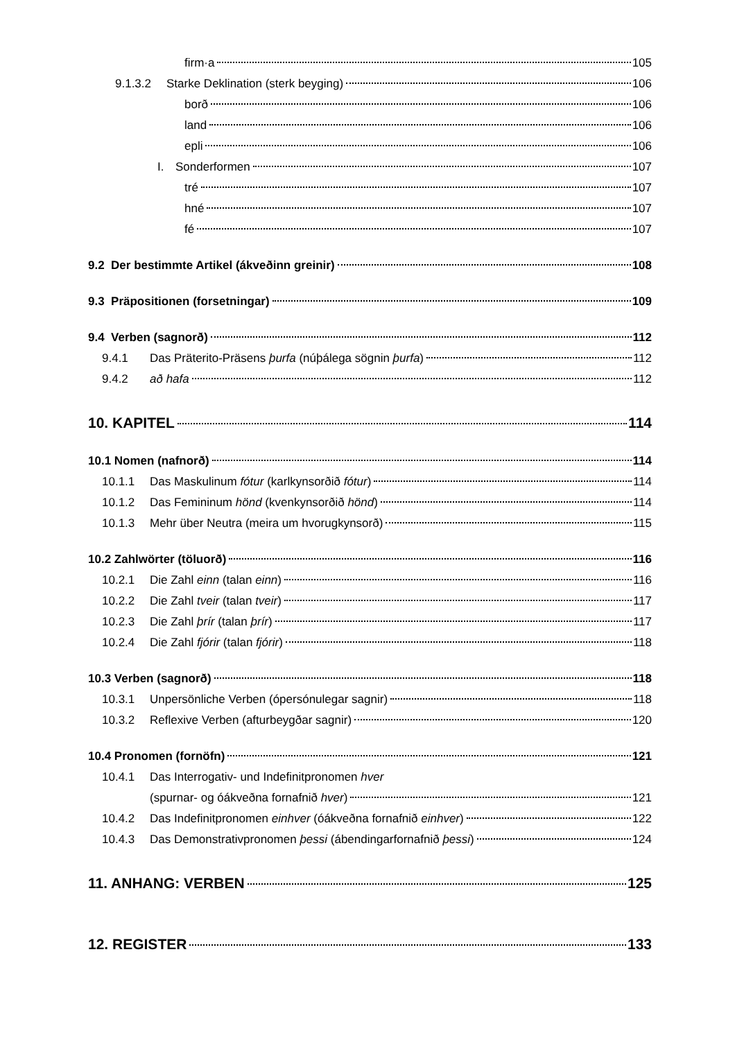firm·a 105
9.1.3.2 Starke Deklination (sterk beyging) 106
borð 106
land 106
epli 106
I. Sonderformen 107
tré 107
hné 107
fé 107
9.2 Der bestimmte Artikel (ákveðinn greinir) 108
9.3 Präpositionen (forsetningar) 109
9.4 Verben (sagnorð) 112
9.4.1 Das Präterito-Präsens þurfa (núþálega sögnin þurfa) 112
9.4.2 að hafa 112
10. KAPITEL 114
10.1 Nomen (nafnorð) 114
10.1.1 Das Maskulinum fótur (karlkynsorðið fótur) 114
10.1.2 Das Femininum hönd (kvenkynsorðið hönd) 114
10.1.3 Mehr über Neutra (meira um hvorugkynsorð) 115
10.2 Zahlwörter (töluorð) 116
10.2.1 Die Zahl einn (talan einn) 116
10.2.2 Die Zahl tveir (talan tveir) 117
10.2.3 Die Zahl þrír (talan þrír) 117
10.2.4 Die Zahl fjórir (talan fjórir) 118
10.3 Verben (sagnorð) 118
10.3.1 Unpersönliche Verben (ópersónulegar sagnir) 118
10.3.2 Reflexive Verben (afturbeygðar sagnir) 120
10.4 Pronomen (fornöfn) 121
10.4.1 Das Interrogativ- und Indefinitpronomen hver
(spurnar- og óákveðna fornafnið hver) 121
10.4.2 Das Indefinitpronomen einhver (óákveðna fornafnið einhver) 122
10.4.3 Das Demonstrativpronomen þessi (ábendingarfornafnið þessi) 124
11. ANHANG: VERBEN 125
12. REGISTER 133